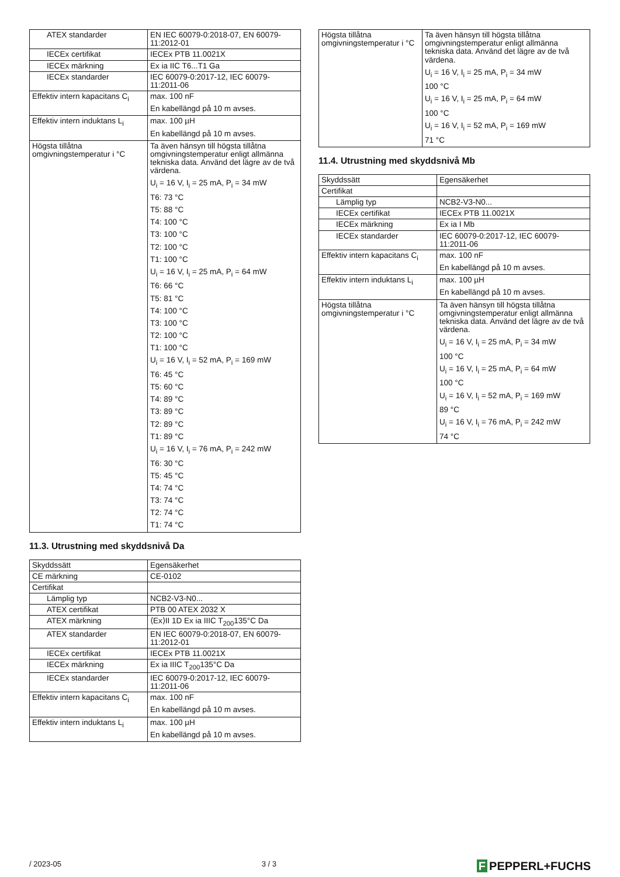| ATEX standarder | EN IEC 60079-0:2018-07, EN 60079-11:2012-01 |
| IECEx certifikat | IECEx PTB 11.0021X |
| IECEx märkning | Ex ia IIC T6...T1 Ga |
| IECEx standarder | IEC 60079-0:2017-12, IEC 60079-11:2011-06 |
| Effektiv intern kapacitans C<sub>i</sub> | max. 100 nF En kabellängd på 10 m avses. |
| Effektiv intern induktans L<sub>i</sub> | max. 100 µH En kabellängd på 10 m avses. |
| Högsta tillåtna omgivningstemperatur i °C | Ta även hänsyn till högsta tillåtna omgivningstemperatur enligt allmänna tekniska data. Använd det lägre av de två värdena. U<sub>i</sub> = 16 V, I<sub>i</sub> = 25 mA, P<sub>i</sub> = 34 mW T6: 73 °C T5: 88 °C T4: 100 °C T3: 100 °C T2: 100 °C T1: 100 °C U<sub>i</sub> = 16 V, I<sub>i</sub> = 25 mA, P<sub>i</sub> = 64 mW T6: 66 °C T5: 81 °C T4: 100 °C T3: 100 °C T2: 100 °C T1: 100 °C U<sub>i</sub> = 16 V, I<sub>i</sub> = 52 mA, P<sub>i</sub> = 169 mW T6: 45 °C T5: 60 °C T4: 89 °C T3: 89 °C T2: 89 °C T1: 89 °C U<sub>i</sub> = 16 V, I<sub>i</sub> = 76 mA, P<sub>i</sub> = 242 mW T6: 30 °C T5: 45 °C T4: 74 °C T3: 74 °C T2: 74 °C T1: 74 °C |
11.3. Utrustning med skyddsnivå Da
| Skyddssätt | Egensäkerhet |
| CE märkning | CE-0102 |
| Certifikat | |
| Lämplig typ | NCB2-V3-N0... |
| ATEX certifikat | PTB 00 ATEX 2032 X |
| ATEX märkning | ⟨Ex⟩II 1D Ex ia IIIC T<sub>200</sub>135°C Da |
| ATEX standarder | EN IEC 60079-0:2018-07, EN 60079-11:2012-01 |
| IECEx certifikat | IECEx PTB 11.0021X |
| IECEx märkning | Ex ia IIIC T<sub>200</sub>135°C Da |
| IECEx standarder | IEC 60079-0:2017-12, IEC 60079-11:2011-06 |
| Effektiv intern kapacitans C<sub>i</sub> | max. 100 nF En kabellängd på 10 m avses. |
| Effektiv intern induktans L<sub>i</sub> | max. 100 µH En kabellängd på 10 m avses. |
| Högsta tillåtna omgivningstemperatur i °C | Ta även hänsyn till högsta tillåtna omgivningstemperatur enligt allmänna tekniska data. Använd det lägre av de två värdena. U<sub>i</sub> = 16 V, I<sub>i</sub> = 25 mA, P<sub>i</sub> = 34 mW 100 °C U<sub>i</sub> = 16 V, I<sub>i</sub> = 25 mA, P<sub>i</sub> = 64 mW 100 °C U<sub>i</sub> = 16 V, I<sub>i</sub> = 52 mA, P<sub>i</sub> = 169 mW 71 °C |
11.4. Utrustning med skyddsnivå Mb
| Skyddssätt | Egensäkerhet |
| Certifikat | |
| Lämplig typ | NCB2-V3-N0... |
| IECEx certifikat | IECEx PTB 11.0021X |
| IECEx märkning | Ex ia I Mb |
| IECEx standarder | IEC 60079-0:2017-12, IEC 60079-11:2011-06 |
| Effektiv intern kapacitans C<sub>i</sub> | max. 100 nF En kabellängd på 10 m avses. |
| Effektiv intern induktans L<sub>i</sub> | max. 100 µH En kabellängd på 10 m avses. |
| Högsta tillåtna omgivningstemperatur i °C | Ta även hänsyn till högsta tillåtna omgivningstemperatur enligt allmänna tekniska data. Använd det lägre av de två värdena. U<sub>i</sub> = 16 V, I<sub>i</sub> = 25 mA, P<sub>i</sub> = 34 mW 100 °C U<sub>i</sub> = 16 V, I<sub>i</sub> = 25 mA, P<sub>i</sub> = 64 mW 100 °C U<sub>i</sub> = 16 V, I<sub>i</sub> = 52 mA, P<sub>i</sub> = 169 mW 89 °C U<sub>i</sub> = 16 V, I<sub>i</sub> = 76 mA, P<sub>i</sub> = 242 mW 74 °C |
/ 2023-05 3 / 3
F PEPPERL+FUCHS